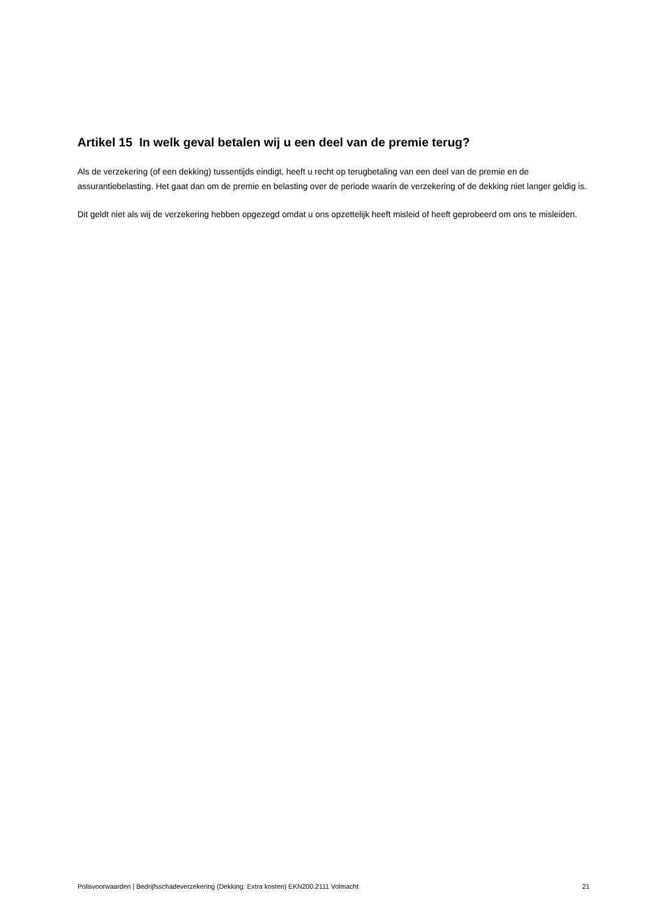Artikel 15 In welk geval betalen wij u een deel van de premie terug?
Als de verzekering (of een dekking) tussentijds eindigt, heeft u recht op terugbetaling van een deel van de premie en de assurantiebelasting. Het gaat dan om de premie en belasting over de periode waarin de verzekering of de dekking niet langer geldig is.
Dit geldt niet als wij de verzekering hebben opgezegd omdat u ons opzettelijk heeft misleid of heeft geprobeerd om ons te misleiden.
Polisvoorwaarden | Bedrijfsschadeverzekering (Dekking: Extra kosten) EKN200.2111 Volmacht 21